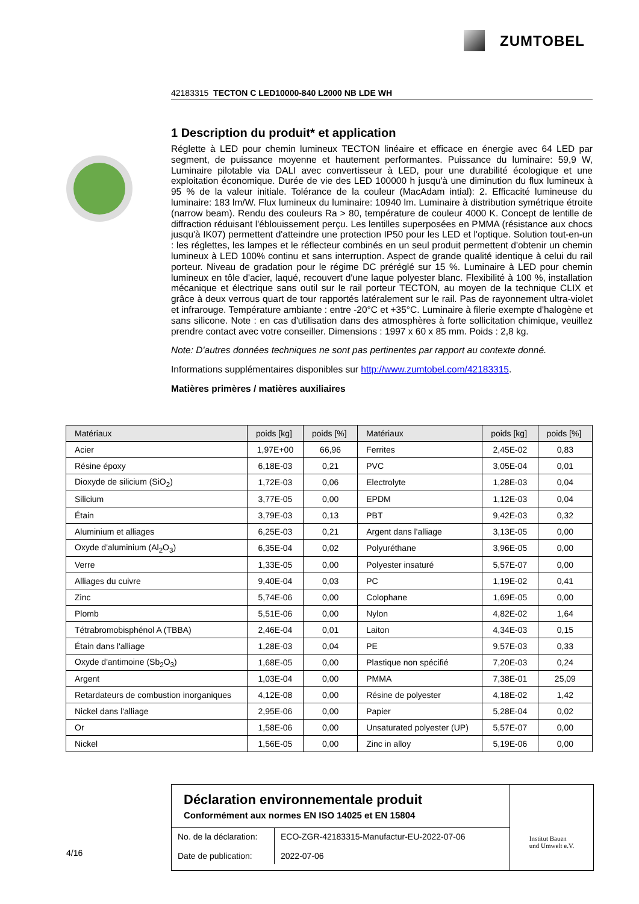ZUMTOBEL
42183315 TECTON C LED10000-840 L2000 NB LDE WH
1 Description du produit* et application
Réglette à LED pour chemin lumineux TECTON linéaire et efficace en énergie avec 64 LED par segment, de puissance moyenne et hautement performantes. Puissance du luminaire: 59,9 W, Luminaire pilotable via DALI avec convertisseur à LED, pour une durabilité écologique et une exploitation économique. Durée de vie des LED 100000 h jusqu'à une diminution du flux lumineux à 95 % de la valeur initiale. Tolérance de la couleur (MacAdam intial): 2. Efficacité lumineuse du luminaire: 183 lm/W. Flux lumineux du luminaire: 10940 lm. Luminaire à distribution symétrique étroite (narrow beam). Rendu des couleurs Ra > 80, température de couleur 4000 K. Concept de lentille de diffraction réduisant l'éblouissement perçu. Les lentilles superposées en PMMA (résistance aux chocs jusqu'à IK07) permettent d'atteindre une protection IP50 pour les LED et l'optique. Solution tout-en-un : les réglettes, les lampes et le réflecteur combinés en un seul produit permettent d'obtenir un chemin lumineux à LED 100% continu et sans interruption. Aspect de grande qualité identique à celui du rail porteur. Niveau de gradation pour le régime DC préréglé sur 15 %. Luminaire à LED pour chemin lumineux en tôle d'acier, laqué, recouvert d'une laque polyester blanc. Flexibilité à 100 %, installation mécanique et électrique sans outil sur le rail porteur TECTON, au moyen de la technique CLIX et grâce à deux verrous quart de tour rapportés latéralement sur le rail. Pas de rayonnement ultra-violet et infrarouge. Température ambiante : entre -20°C et +35°C. Luminaire à filerie exempte d'halogène et sans silicone. Note : en cas d'utilisation dans des atmosphères à forte sollicitation chimique, veuillez prendre contact avec votre conseiller. Dimensions : 1997 x 60 x 85 mm. Poids : 2,8 kg.
Note: D'autres données techniques ne sont pas pertinentes par rapport au contexte donné.
Informations supplémentaires disponibles sur http://www.zumtobel.com/42183315.
Matières primères / matières auxiliaires
| Matériaux | poids [kg] | poids [%] | Matériaux | poids [kg] | poids [%] |
| --- | --- | --- | --- | --- | --- |
| Acier | 1,97E+00 | 66,96 | Ferrites | 2,45E-02 | 0,83 |
| Résine époxy | 6,18E-03 | 0,21 | PVC | 3,05E-04 | 0,01 |
| Dioxyde de silicium (SiO<sub>2</sub>) | 1,72E-03 | 0,06 | Electrolyte | 1,28E-03 | 0,04 |
| Silicium | 3,77E-05 | 0,00 | EPDM | 1,12E-03 | 0,04 |
| Étain | 3,79E-03 | 0,13 | PBT | 9,42E-03 | 0,32 |
| Aluminium et alliages | 6,25E-03 | 0,21 | Argent dans l'alliage | 3,13E-05 | 0,00 |
| Oxyde d'aluminium (Al<sub>2</sub>O<sub>3</sub>) | 6,35E-04 | 0,02 | Polyuréthane | 3,96E-05 | 0,00 |
| Verre | 1,33E-05 | 0,00 | Polyester insaturé | 5,57E-07 | 0,00 |
| Alliages du cuivre | 9,40E-04 | 0,03 | PC | 1,19E-02 | 0,41 |
| Zinc | 5,74E-06 | 0,00 | Colophane | 1,69E-05 | 0,00 |
| Plomb | 5,51E-06 | 0,00 | Nylon | 4,82E-02 | 1,64 |
| Tétrabromobisphénol A (TBBA) | 2,46E-04 | 0,01 | Laiton | 4,34E-03 | 0,15 |
| Étain dans l'alliage | 1,28E-03 | 0,04 | PE | 9,57E-03 | 0,33 |
| Oxyde d'antimoine (Sb<sub>2</sub>O<sub>3</sub>) | 1,68E-05 | 0,00 | Plastique non spécifié | 7,20E-03 | 0,24 |
| Argent | 1,03E-04 | 0,00 | PMMA | 7,38E-01 | 25,09 |
| Retardateurs de combustion inorganiques | 4,12E-08 | 0,00 | Résine de polyester | 4,18E-02 | 1,42 |
| Nickel dans l'alliage | 2,95E-06 | 0,00 | Papier | 5,28E-04 | 0,02 |
| Or | 1,58E-06 | 0,00 | Unsaturated polyester (UP) | 5,57E-07 | 0,00 |
| Nickel | 1,56E-05 | 0,00 | Zinc in alloy | 5,19E-06 | 0,00 |
Déclaration environnementale produit
Conformément aux normes EN ISO 14025 et EN 15804
| No. de la déclaration: Date de publication: | ECO-ZGR-42183315-Manufactur-EU-2022-07-06 2022-07-06 |
Institut Bauen
und Umwelt e.V.
4/16